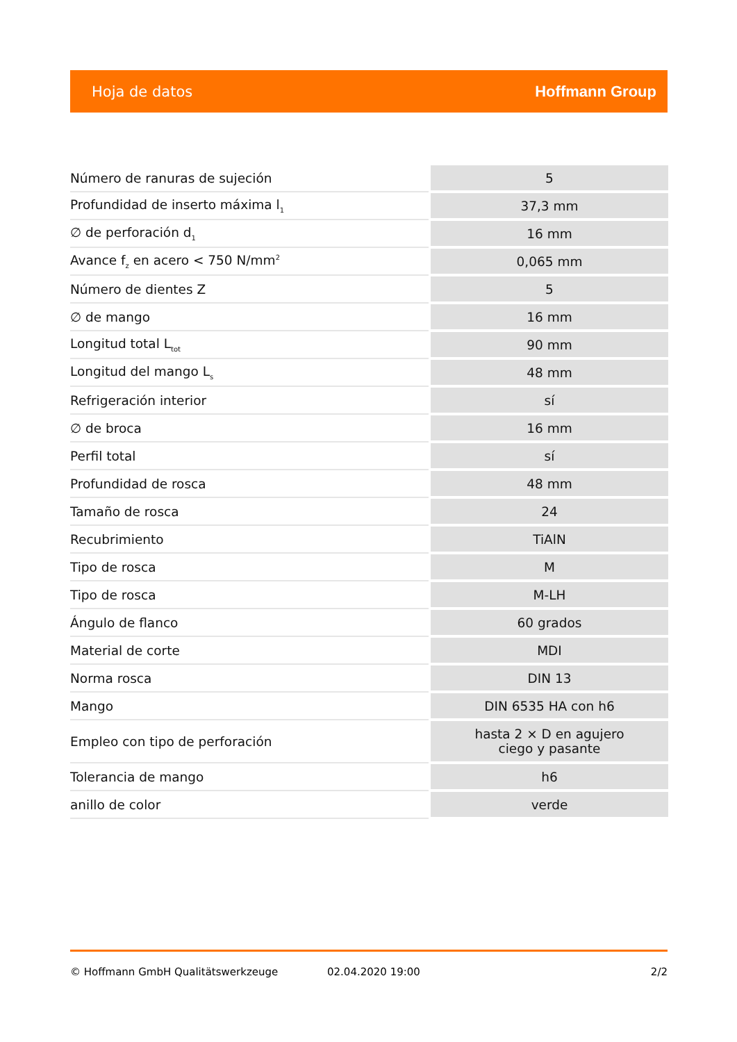Hoja de datos Hoffmann Group
| Número de ranuras de sujeción | 5 |
| Profundidad de inserto máxima l<sub>1</sub> | 37,3 mm |
| ∅ de perforación d<sub>1</sub> | 16 mm |
| Avance f<sub>z</sub> en acero < 750 N/mm<sup>2</sup> | 0,065 mm |
| Número de dientes Z | 5 |
| ∅ de mango | 16 mm |
| Longitud total L<sub>tot</sub> | 90 mm |
| Longitud del mango L<sub>s</sub> | 48 mm |
| Refrigeración interior | sí |
| ∅ de broca | 16 mm |
| Perfil total | sí |
| Profundidad de rosca | 48 mm |
| Tamaño de rosca | 24 |
| Recubrimiento | TiAlN |
| Tipo de rosca | M |
| Tipo de rosca | M-LH |
| Ángulo de flanco | 60 grados |
| Material de corte | MDI |
| Norma rosca | DIN 13 |
| Mango | DIN 6535 HA con h6 |
| Empleo con tipo de perforación | hasta 2 × D en agujero ciego y pasante |
| Tolerancia de mango | h6 |
| anillo de color | verde |
© Hoffmann GmbH Qualitätswerkzeuge 02.04.2020 19:00 2/2